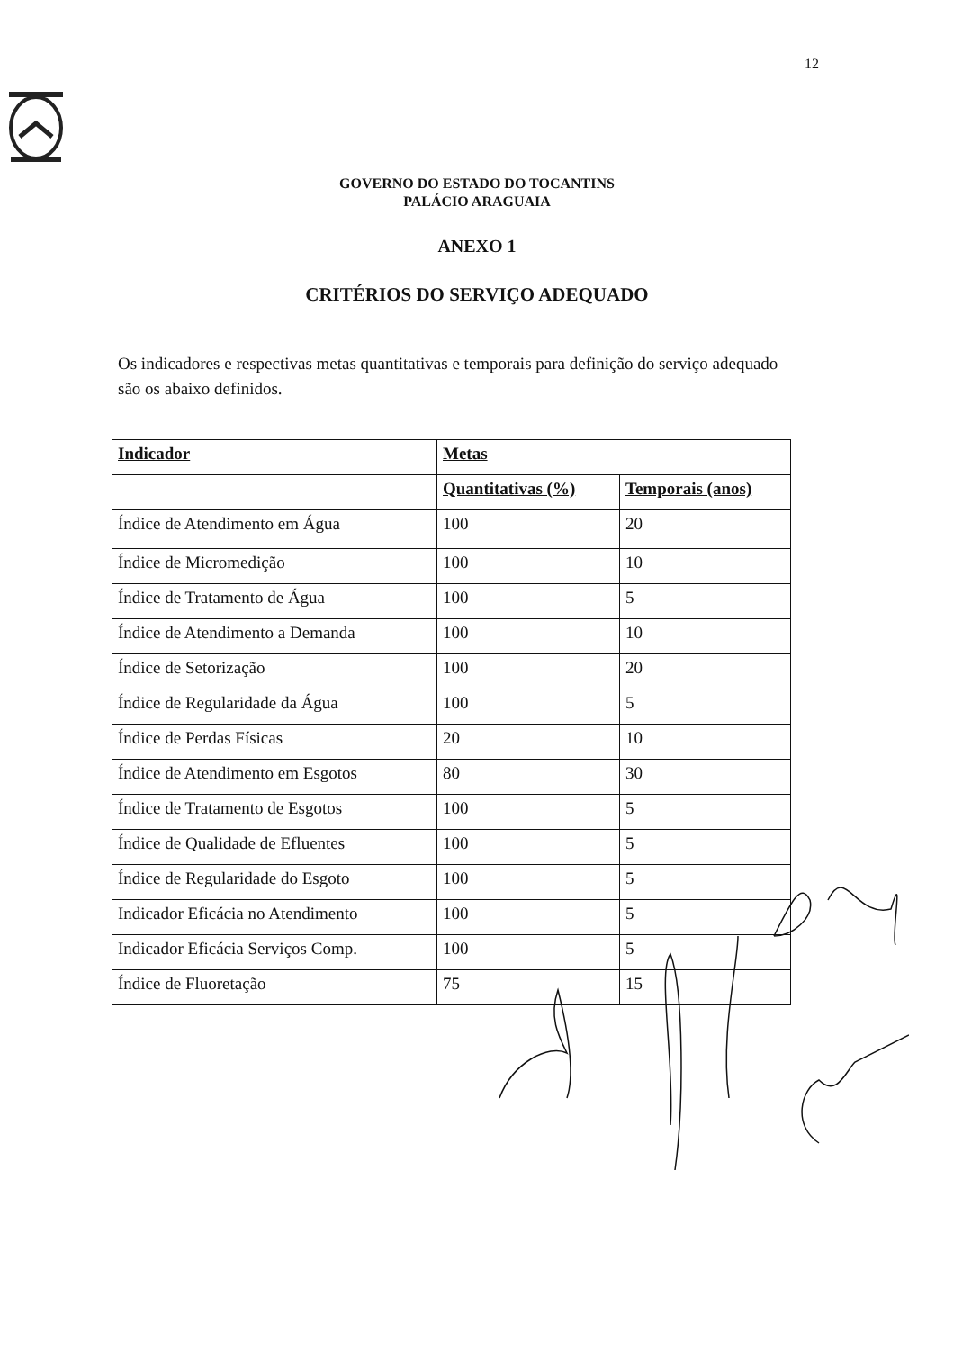12
GOVERNO DO ESTADO DO TOCANTINS
PALÁCIO ARAGUAIA
ANEXO 1
CRITÉRIOS DO SERVIÇO ADEQUADO
Os indicadores e respectivas metas quantitativas e temporais para definição do serviço adequado são os abaixo definidos.
| Indicador | Metas | |
| --- | --- | --- |
| | Quantitativas (%) | Temporais (anos) |
| Índice de Atendimento em Água | 100 | 20 |
| Índice de Micromedição | 100 | 10 |
| Índice de Tratamento de Água | 100 | 5 |
| Índice de Atendimento a Demanda | 100 | 10 |
| Índice de Setorização | 100 | 20 |
| Índice de Regularidade da Água | 100 | 5 |
| Índice de Perdas Físicas | 20 | 10 |
| Índice de Atendimento em Esgotos | 80 | 30 |
| Índice de Tratamento de Esgotos | 100 | 5 |
| Índice de Qualidade de Efluentes | 100 | 5 |
| Índice de Regularidade do Esgoto | 100 | 5 |
| Indicador Eficácia no Atendimento | 100 | 5 |
| Indicador Eficácia Serviços Comp. | 100 | 5 |
| Índice de Fluoretação | 75 | 15 |